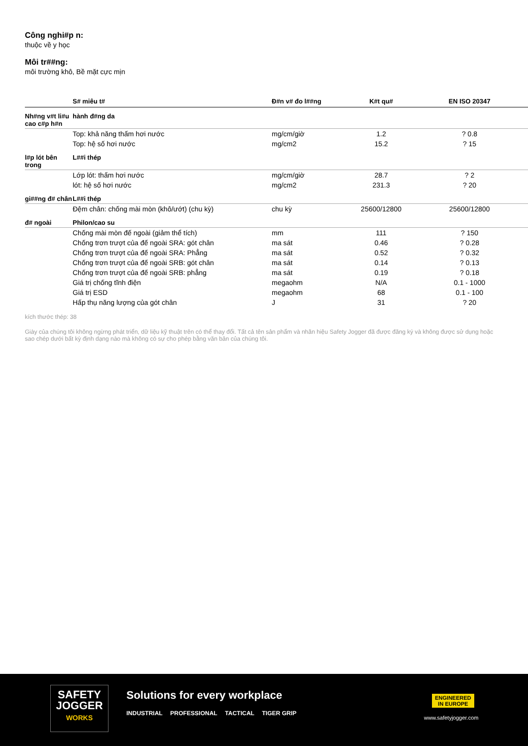Công nghi#p n:
thuộc về y học
Môi tr##ng:
môi trường khô, Bề mặt cực mịn
| | S# miêu t# | Đ#n v# đo l##ng | K#t qu# | EN ISO 20347 |
| --- | --- | --- | --- | --- |
| Nh#ng v#t li#u cao c#p h#n | hành đ#ng da | | | |
| | Top: khả năng thấm hơi nước | mg/cm/giờ | 1.2 | ? 0.8 |
| | Top: hệ số hơi nước | mg/cm2 | 15.2 | ? 15 |
| l#p lót bên trong | L##i thép | | | |
| | Lớp lót: thấm hơi nước | mg/cm/giờ | 28.7 | ? 2 |
| | lót: hệ số hơi nước | mg/cm2 | 231.3 | ? 20 |
| gi##ng đ# chân | L##i thép | | | |
| | Đệm chân: chống mài mòn (khô/ướt) (chu kỳ) | chu kỳ | 25600/12800 | 25600/12800 |
| đ# ngoài | Philon/cao su | | | |
| | Chống mài mòn đế ngoài (giảm thể tích) | mm | 111 | ? 150 |
| | Chống trơn trượt của đế ngoài SRA: gót chân | ma sát | 0.46 | ? 0.28 |
| | Chống trơn trượt của đế ngoài SRA: Phẳng | ma sát | 0.52 | ? 0.32 |
| | Chống trơn trượt của đế ngoài SRB: gót chân | ma sát | 0.14 | ? 0.13 |
| | Chống trơn trượt của đế ngoài SRB: phẳng | ma sát | 0.19 | ? 0.18 |
| | Giá trị chống tĩnh điện | megaohm | N/A | 0.1 - 1000 |
| | Giá trị ESD | megaohm | 68 | 0.1 - 100 |
| | Hấp thụ năng lượng của gót chân | J | 31 | ? 20 |
kích thước thép: 38
Giày của chúng tôi không ngừng phát triển, dữ liệu kỹ thuật trên có thể thay đổi. Tất cả tên sản phẩm và nhãn hiệu Safety Jogger đã được đăng ký và không được sử dụng hoặc sao chép dưới bất kỳ định dạng nào mà không có sự cho phép bằng văn bản của chúng tôi.
SAFETY
JOGGER
WORKS
Solutions for every workplace
INDUSTRIAL PROFESSIONAL TACTICAL TIGER GRIP
ENGINEERED
IN EUROPE
www.safetyjogger.com